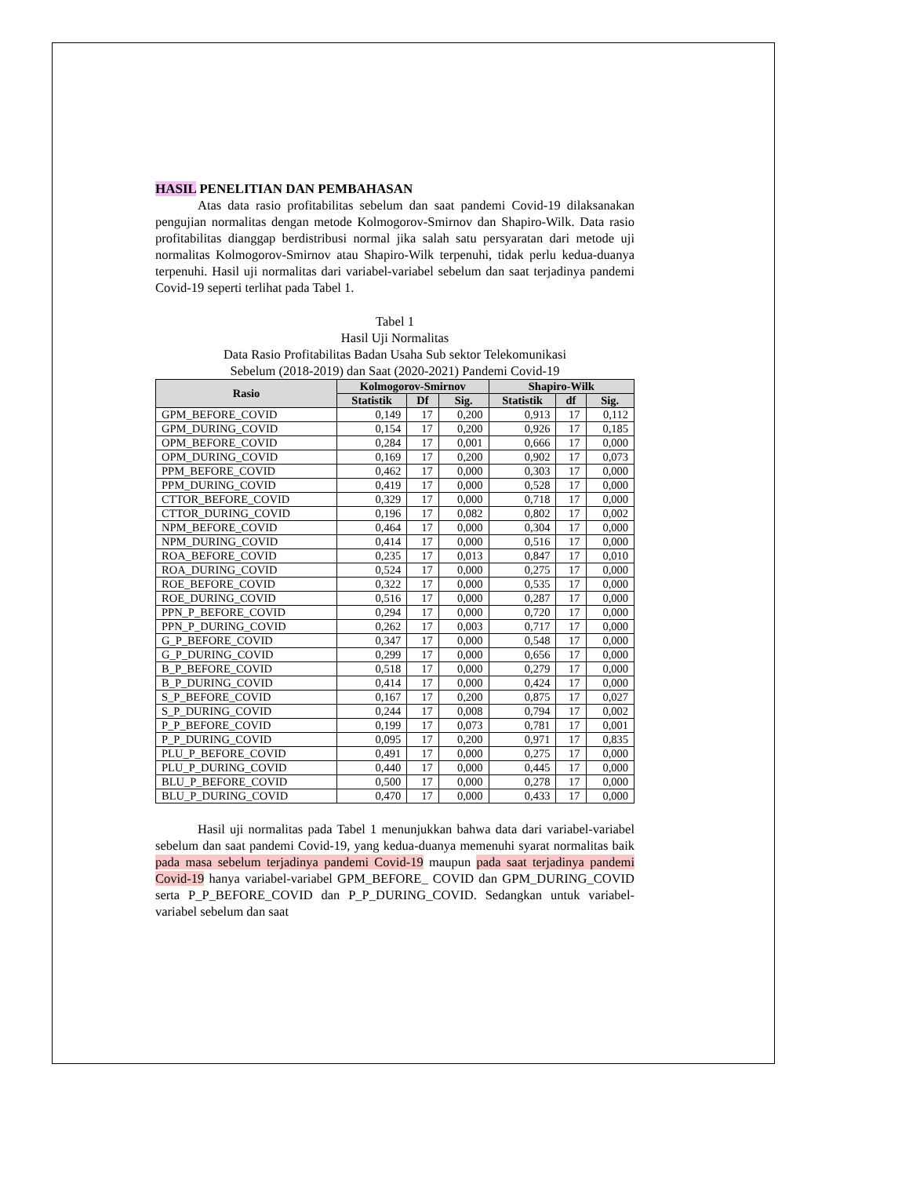HASIL PENELITIAN DAN PEMBAHASAN
Atas data rasio profitabilitas sebelum dan saat pandemi Covid-19 dilaksanakan pengujian normalitas dengan metode Kolmogorov-Smirnov dan Shapiro-Wilk. Data rasio profitabilitas dianggap berdistribusi normal jika salah satu persyaratan dari metode uji normalitas Kolmogorov-Smirnov atau Shapiro-Wilk terpenuhi, tidak perlu kedua-duanya terpenuhi. Hasil uji normalitas dari variabel-variabel sebelum dan saat terjadinya pandemi Covid-19 seperti terlihat pada Tabel 1.
Tabel 1
Hasil Uji Normalitas
Data Rasio Profitabilitas Badan Usaha Sub sektor Telekomunikasi
Sebelum (2018-2019) dan Saat (2020-2021) Pandemi Covid-19
| Rasio | Kolmogorov-Smirnov | | | Shapiro-Wilk | | |
| --- | --- | --- | --- | --- | --- | --- |
| | Statistik | Df | Sig. | Statistik | df | Sig. |
| GPM_BEFORE_COVID | 0,149 | 17 | 0,200 | 0,913 | 17 | 0,112 |
| GPM_DURING_COVID | 0,154 | 17 | 0,200 | 0,926 | 17 | 0,185 |
| OPM_BEFORE_COVID | 0,284 | 17 | 0,001 | 0,666 | 17 | 0,000 |
| OPM_DURING_COVID | 0,169 | 17 | 0,200 | 0,902 | 17 | 0,073 |
| PPM_BEFORE_COVID | 0,462 | 17 | 0,000 | 0,303 | 17 | 0,000 |
| PPM_DURING_COVID | 0,419 | 17 | 0,000 | 0,528 | 17 | 0,000 |
| CTTOR_BEFORE_COVID | 0,329 | 17 | 0,000 | 0,718 | 17 | 0,000 |
| CTTOR_DURING_COVID | 0,196 | 17 | 0,082 | 0,802 | 17 | 0,002 |
| NPM_BEFORE_COVID | 0,464 | 17 | 0,000 | 0,304 | 17 | 0,000 |
| NPM_DURING_COVID | 0,414 | 17 | 0,000 | 0,516 | 17 | 0,000 |
| ROA_BEFORE_COVID | 0,235 | 17 | 0,013 | 0,847 | 17 | 0,010 |
| ROA_DURING_COVID | 0,524 | 17 | 0,000 | 0,275 | 17 | 0,000 |
| ROE_BEFORE_COVID | 0,322 | 17 | 0,000 | 0,535 | 17 | 0,000 |
| ROE_DURING_COVID | 0,516 | 17 | 0,000 | 0,287 | 17 | 0,000 |
| PPN_P_BEFORE_COVID | 0,294 | 17 | 0,000 | 0,720 | 17 | 0,000 |
| PPN_P_DURING_COVID | 0,262 | 17 | 0,003 | 0,717 | 17 | 0,000 |
| G_P_BEFORE_COVID | 0,347 | 17 | 0,000 | 0,548 | 17 | 0,000 |
| G_P_DURING_COVID | 0,299 | 17 | 0,000 | 0,656 | 17 | 0,000 |
| B_P_BEFORE_COVID | 0,518 | 17 | 0,000 | 0,279 | 17 | 0,000 |
| B_P_DURING_COVID | 0,414 | 17 | 0,000 | 0,424 | 17 | 0,000 |
| S_P_BEFORE_COVID | 0,167 | 17 | 0,200 | 0,875 | 17 | 0,027 |
| S_P_DURING_COVID | 0,244 | 17 | 0,008 | 0,794 | 17 | 0,002 |
| P_P_BEFORE_COVID | 0,199 | 17 | 0,073 | 0,781 | 17 | 0,001 |
| P_P_DURING_COVID | 0,095 | 17 | 0,200 | 0,971 | 17 | 0,835 |
| PLU_P_BEFORE_COVID | 0,491 | 17 | 0,000 | 0,275 | 17 | 0,000 |
| PLU_P_DURING_COVID | 0,440 | 17 | 0,000 | 0,445 | 17 | 0,000 |
| BLU_P_BEFORE_COVID | 0,500 | 17 | 0,000 | 0,278 | 17 | 0,000 |
| BLU_P_DURING_COVID | 0,470 | 17 | 0,000 | 0,433 | 17 | 0,000 |
Hasil uji normalitas pada Tabel 1 menunjukkan bahwa data dari variabel-variabel sebelum dan saat pandemi Covid-19, yang kedua-duanya memenuhi syarat normalitas baik pada masa sebelum terjadinya pandemi Covid-19 maupun pada saat terjadinya pandemi Covid-19 hanya variabel-variabel GPM_BEFORE_ COVID dan GPM_DURING_COVID serta P_P_BEFORE_COVID dan P_P_DURING_COVID. Sedangkan untuk variabel-variabel sebelum dan saat